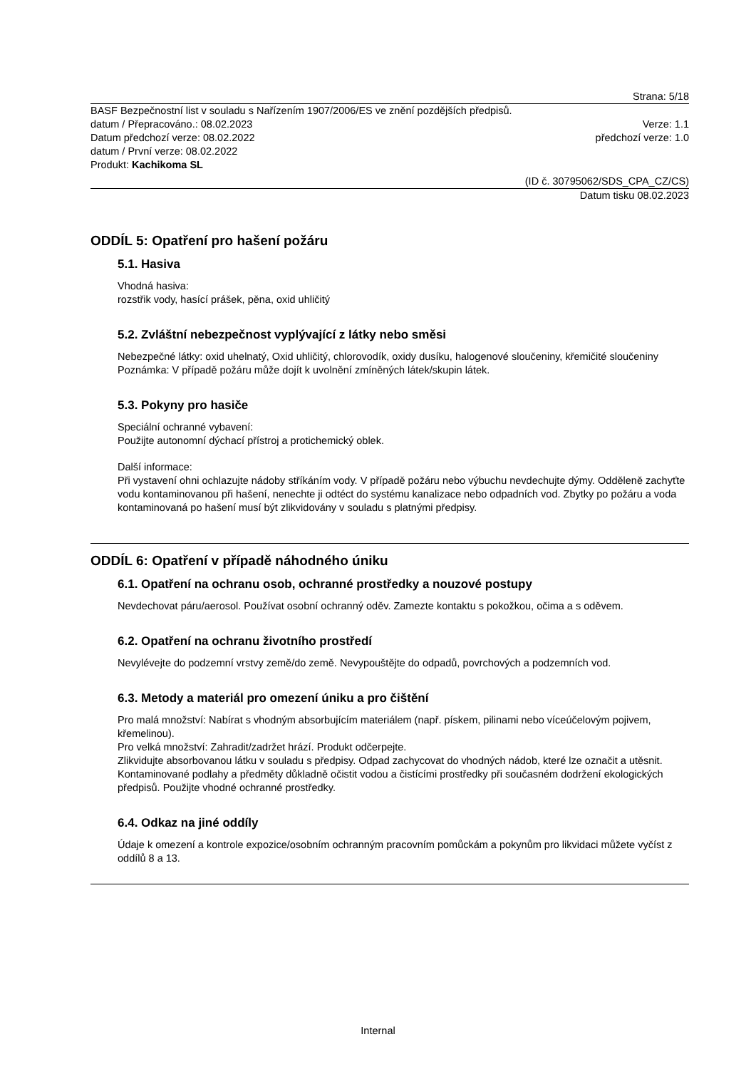Strana: 5/18
BASF Bezpečnostní list v souladu s Nařízením 1907/2006/ES ve znění pozdějších předpisů.
datum / Přepracováno.: 08.02.2023 Verze: 1.1
Datum předchozí verze: 08.02.2022 předchozí verze: 1.0
datum / První verze: 08.02.2022
Produkt: Kachikoma SL
(ID č. 30795062/SDS_CPA_CZ/CS)
Datum tisku 08.02.2023
ODDÍL 5: Opatření pro hašení požáru
5.1. Hasiva
Vhodná hasiva:
rozstřik vody, hasící prášek, pěna, oxid uhličitý
5.2. Zvláštní nebezpečnost vyplývající z látky nebo směsi
Nebezpečné látky: oxid uhelnatý, Oxid uhličitý, chlorovodík, oxidy dusíku, halogenové sloučeniny, křemičité sloučeniny
Poznámka: V případě požáru může dojít k uvolnění zmíněných látek/skupin látek.
5.3. Pokyny pro hasiče
Speciální ochranné vybavení:
Použijte autonomní dýchací přístroj a protichemický oblek.
Další informace:
Při vystavení ohni ochlazujte nádoby stříkáním vody. V případě požáru nebo výbuchu nevdechujte dýmy. Odděleně zachyťte vodu kontaminovanou při hašení, nenechte ji odtéct do systému kanalizace nebo odpadních vod. Zbytky po požáru a voda kontaminovaná po hašení musí být zlikvidovány v souladu s platnými předpisy.
ODDÍL 6: Opatření v případě náhodného úniku
6.1. Opatření na ochranu osob, ochranné prostředky a nouzové postupy
Nevdechovat páru/aerosol. Používat osobní ochranný oděv. Zamezte kontaktu s pokožkou, očima a s oděvem.
6.2. Opatření na ochranu životního prostředí
Nevylévejte do podzemní vrstvy země/do země. Nevypouštějte do odpadů, povrchových a podzemních vod.
6.3. Metody a materiál pro omezení úniku a pro čištění
Pro malá množství: Nabírat s vhodným absorbujícím materiálem (např. pískem, pilinami nebo víceúčelovým pojivem, křemelinou).
Pro velká množství: Zahradit/zadržet hrází. Produkt odčerpejte.
Zlikvidujte absorbovanou látku v souladu s předpisy. Odpad zachycovat do vhodných nádob, které lze označit a utěsnit. Kontaminované podlahy a předměty důkladně očistit vodou a čistícími prostředky při současném dodržení ekologických předpisů. Použijte vhodné ochranné prostředky.
6.4. Odkaz na jiné oddíly
Údaje k omezení a kontrole expozice/osobním ochranným pracovním pomůckám a pokynům pro likvidaci můžete vyčíst z oddílů 8 a 13.
Internal